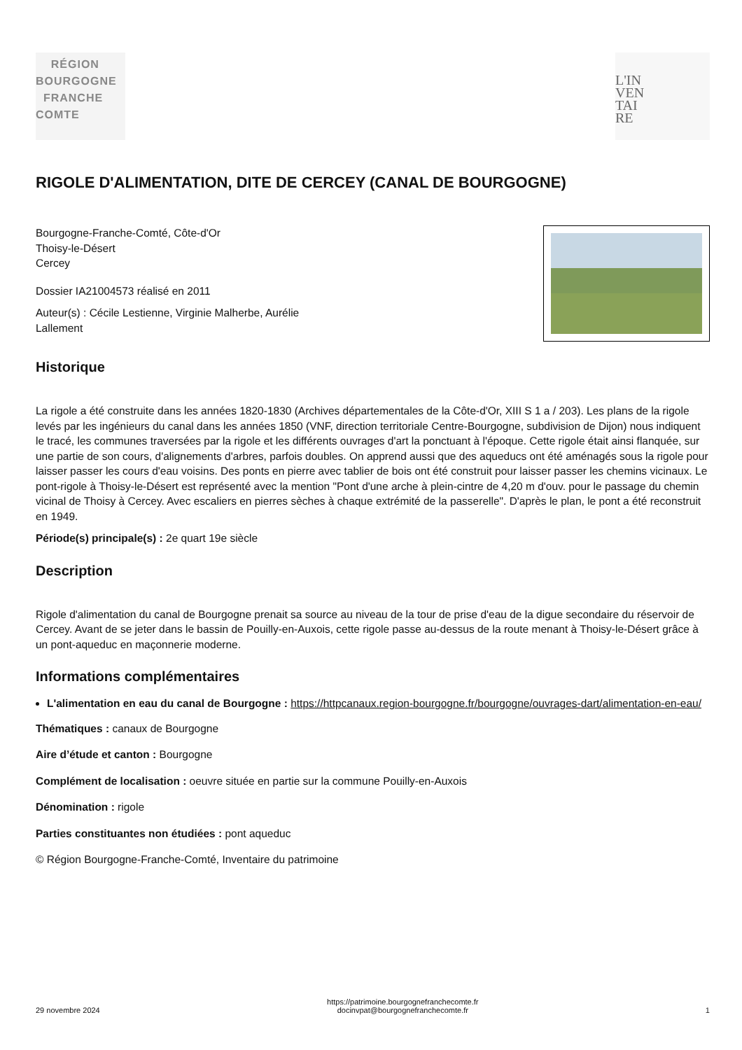RÉGION
BOURGOGNE
FRANCHE
COMTE
L'IN
VEN
TAI
RE
RIGOLE D'ALIMENTATION, DITE DE CERCEY (CANAL DE BOURGOGNE)
Bourgogne-Franche-Comté, Côte-d'Or
Thoisy-le-Désert
Cercey
Dossier IA21004573 réalisé en 2011
Auteur(s) : Cécile Lestienne, Virginie Malherbe, Aurélie
Lallement
Historique
La rigole a été construite dans les années 1820-1830 (Archives départementales de la Côte-d'Or, XIII S 1 a / 203). Les plans de la rigole levés par les ingénieurs du canal dans les années 1850 (VNF, direction territoriale Centre-Bourgogne, subdivision de Dijon) nous indiquent le tracé, les communes traversées par la rigole et les différents ouvrages d'art la ponctuant à l'époque. Cette rigole était ainsi flanquée, sur une partie de son cours, d'alignements d'arbres, parfois doubles. On apprend aussi que des aqueducs ont été aménagés sous la rigole pour laisser passer les cours d'eau voisins. Des ponts en pierre avec tablier de bois ont été construit pour laisser passer les chemins vicinaux. Le pont-rigole à Thoisy-le-Désert est représenté avec la mention "Pont d'une arche à plein-cintre de 4,20 m d'ouv. pour le passage du chemin vicinal de Thoisy à Cercey. Avec escaliers en pierres sèches à chaque extrémité de la passerelle". D'après le plan, le pont a été reconstruit en 1949.
Période(s) principale(s) : 2e quart 19e siècle
Description
Rigole d'alimentation du canal de Bourgogne prenait sa source au niveau de la tour de prise d'eau de la digue secondaire du réservoir de Cercey. Avant de se jeter dans le bassin de Pouilly-en-Auxois, cette rigole passe au-dessus de la route menant à Thoisy-le-Désert grâce à un pont-aqueduc en maçonnerie moderne.
Informations complémentaires
L'alimentation en eau du canal de Bourgogne : https://httpcanaux.region-bourgogne.fr/bourgogne/ouvrages-dart/alimentation-en-eau/
Thématiques : canaux de Bourgogne
Aire d’étude et canton : Bourgogne
Complément de localisation : oeuvre située en partie sur la commune Pouilly-en-Auxois
Dénomination : rigole
Parties constituantes non étudiées : pont aqueduc
© Région Bourgogne-Franche-Comté, Inventaire du patrimoine
29 novembre 2024 https://patrimoine.bourgognefranchecomte.fr
docinvpat@bourgognefranchecomte.fr 1